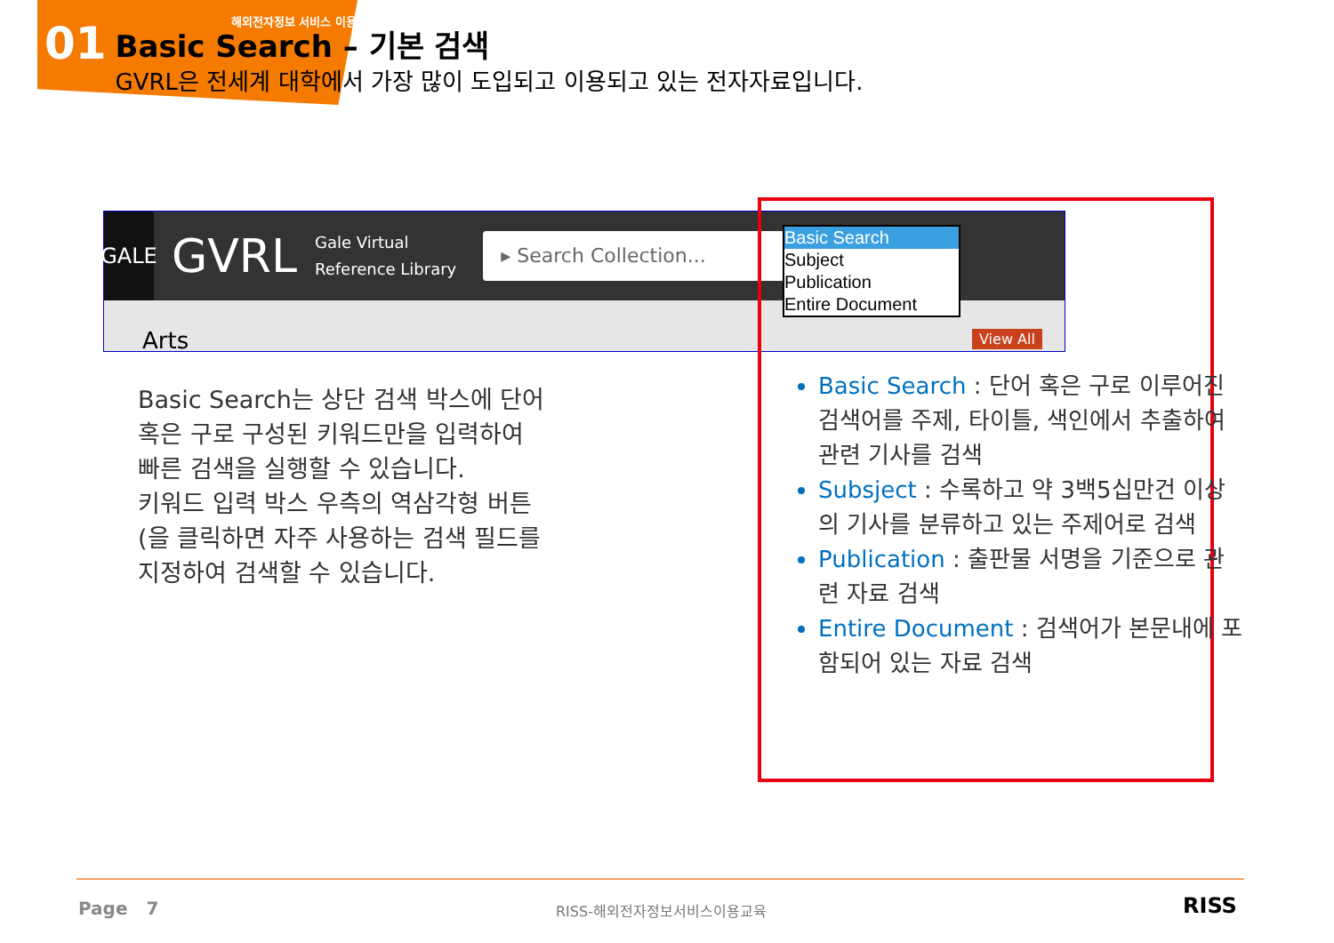01
해외전자정보 서비스 이용교육
Basic Search – 기본 검색
GVRL은 전세계 대학에서 가장 많이 도입되고 이용되고 있는 전자자료입니다.
GALE
GVRL
Gale Virtual
Reference Library
▸ Search Collection...
Arts
Basic Search
Subject
Publication
Entire Document
View All
Basic Search는 상단 검색 박스에 단어 혹은 구로 구성된 키워드만을 입력하여 빠른 검색을 실행할 수 있습니다.
키워드 입력 박스 우측의 역삼각형 버튼(을 클릭하면 자주 사용하는 검색 필드를 지정하여 검색할 수 있습니다.
Basic Search : 단어 혹은 구로 이루어진 검색어를 주제, 타이틀, 색인에서 추출하여 관련 기사를 검색
Subsject : 수록하고 약 3백5십만건 이상의 기사를 분류하고 있는 주제어로 검색
Publication : 출판물 서명을 기준으로 관련 자료 검색
Entire Document : 검색어가 본문내에 포함되어 있는 자료 검색
Page 7 RISS-해외전자정보서비스이용교육 RISS